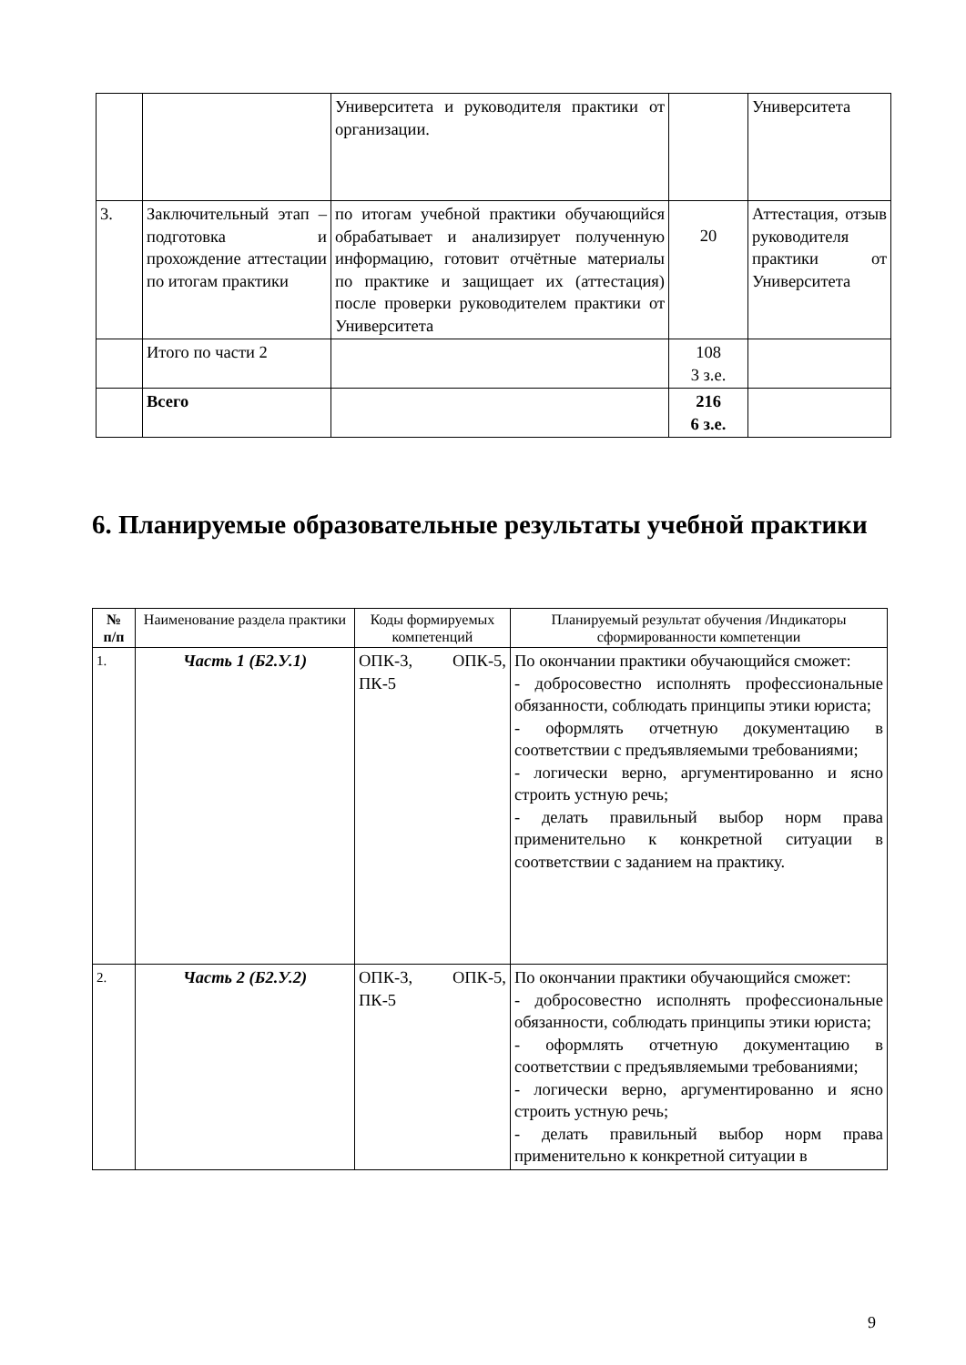| | | Университета и руководителя практики от организации. | | Университета |
| 3. | Заключительный этап – подготовка и прохождение аттестации по итогам практики | по итогам учебной практики обучающийся обрабатывает и анализирует полученную информацию, готовит отчётные материалы по практике и защищает их (аттестация) после проверки руководителем практики от Университета | 20 | Аттестация, отзыв руководителя практики от Университета |
| | Итого по части 2 | | 108 3 з.е. | |
| | Всего | | 216 6 з.е. | |
6. Планируемые образовательные результаты учебной практики
| № п/п | Наименование раздела практики | Коды формируемых компетенций | Планируемый результат обучения /Индикаторы сформированности компетенции |
| --- | --- | --- | --- |
| 1. | Часть 1 (Б2.У.1) | ОПК-3, ОПК-5, ПК-5 | По окончании практики обучающийся сможет: - добросовестно исполнять профессиональные обязанности, соблюдать принципы этики юриста; - оформлять отчетную документацию в соответствии с предъявляемыми требованиями; - логически верно, аргументированно и ясно строить устную речь; - делать правильный выбор норм права применительно к конкретной ситуации в соответствии с заданием на практику. |
| 2. | Часть 2 (Б2.У.2) | ОПК-3, ОПК-5, ПК-5 | По окончании практики обучающийся сможет: - добросовестно исполнять профессиональные обязанности, соблюдать принципы этики юриста; - оформлять отчетную документацию в соответствии с предъявляемыми требованиями; - логически верно, аргументированно и ясно строить устную речь; - делать правильный выбор норм права применительно к конкретной ситуации в |
9